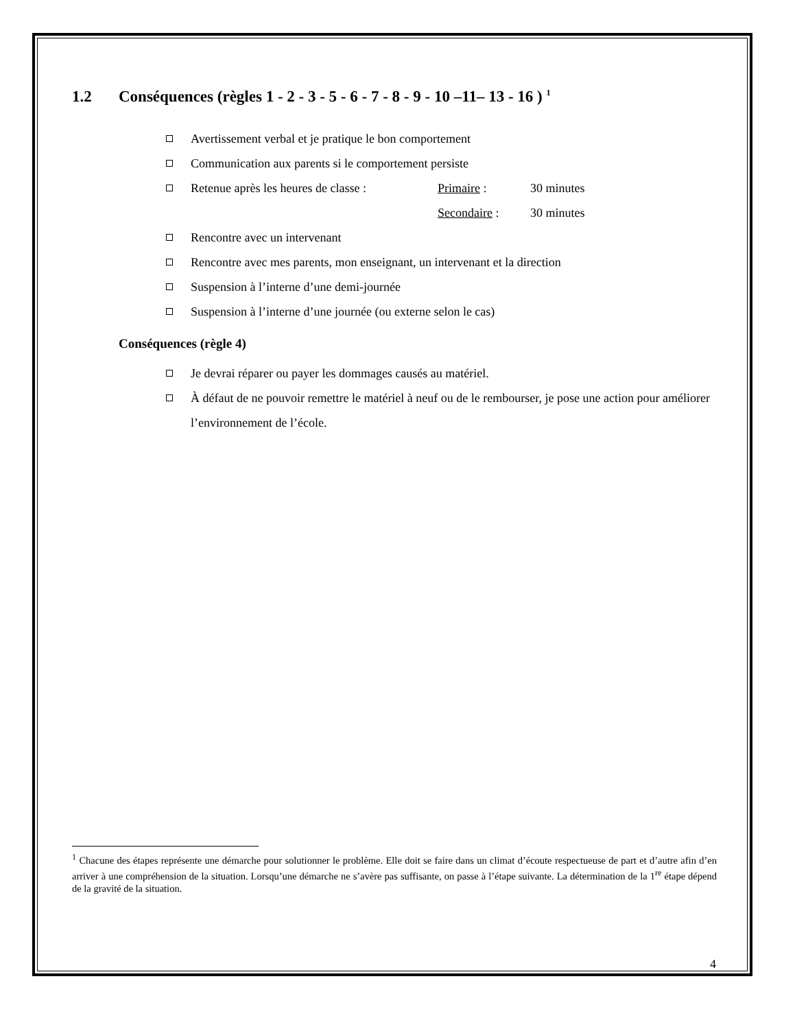1.2 Conséquences (règles 1 - 2 - 3 - 5 - 6 - 7 - 8 - 9 - 10 –11– 13 - 16 ) <sup>1</sup>
Avertissement verbal et je pratique le bon comportement
Communication aux parents si le comportement persiste
Retenue après les heures de classe : Primaire : 30 minutes
Secondaire : 30 minutes
Rencontre avec un intervenant
Rencontre avec mes parents, mon enseignant, un intervenant et la direction
Suspension à l’interne d’une demi-journée
Suspension à l’interne d’une journée (ou externe selon le cas)
Conséquences (règle 4)
Je devrai réparer ou payer les dommages causés au matériel.
À défaut de ne pouvoir remettre le matériel à neuf ou de le rembourser, je pose une action pour améliorer l’environnement de l’école.
<sup>1</sup> Chacune des étapes représente une démarche pour solutionner le problème. Elle doit se faire dans un climat d’écoute respectueuse de part et d’autre afin d’en arriver à une compréhension de la situation. Lorsqu’une démarche ne s’avère pas suffisante, on passe à l’étape suivante. La détermination de la 1<sup>re</sup> étape dépend de la gravité de la situation.
4